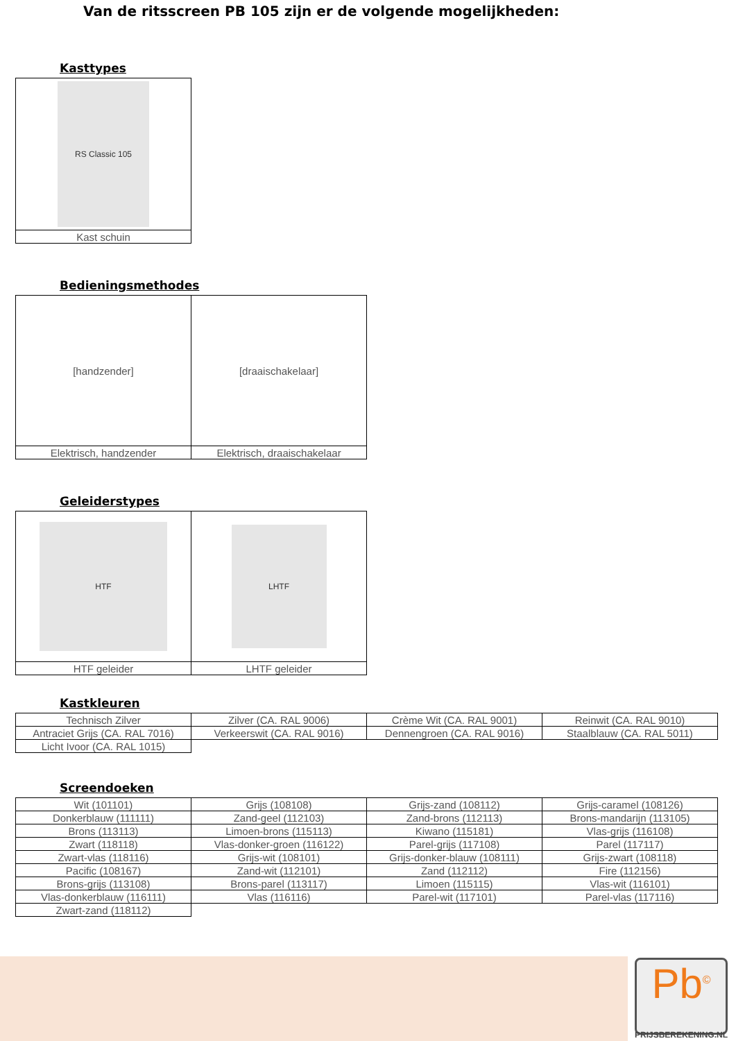Van de ritsscreen PB 105 zijn er de volgende mogelijkheden:
Kasttypes
| RS Classic 105 |
| Kast schuin |
Bedieningsmethodes
| [handzender] | [draaischakelaar] |
| Elektrisch, handzender | Elektrisch, draaischakelaar |
Geleiderstypes
| HTF | LHTF |
| HTF geleider | LHTF geleider |
Kastkleuren
| Technisch Zilver | Zilver (CA. RAL 9006) | Crème Wit (CA. RAL 9001) | Reinwit (CA. RAL 9010) |
| Antraciet Grijs (CA. RAL 7016) | Verkeerswit (CA. RAL 9016) | Dennengroen (CA. RAL 9016) | Staalblauw (CA. RAL 5011) |
| Licht Ivoor (CA. RAL 1015) | | | |
Screendoeken
| Wit (101101) | Grijs (108108) | Grijs-zand (108112) | Grijs-caramel (108126) |
| Donkerblauw (111111) | Zand-geel (112103) | Zand-brons (112113) | Brons-mandarijn (113105) |
| Brons (113113) | Limoen-brons (115113) | Kiwano (115181) | Vlas-grijs (116108) |
| Zwart (118118) | Vlas-donker-groen (116122) | Parel-grijs (117108) | Parel (117117) |
| Zwart-vlas (118116) | Grijs-wit (108101) | Grijs-donker-blauw (108111) | Grijs-zwart (108118) |
| Pacific (108167) | Zand-wit (112101) | Zand (112112) | Fire (112156) |
| Brons-grijs (113108) | Brons-parel (113117) | Limoen (115115) | Vlas-wit (116101) |
| Vlas-donkerblauw (116111) | Vlas (116116) | Parel-wit (117101) | Parel-vlas (117116) |
| Zwart-zand (118112) | | | |
Pb<sup>©</sup>
PRIJSBEREKENING.NL